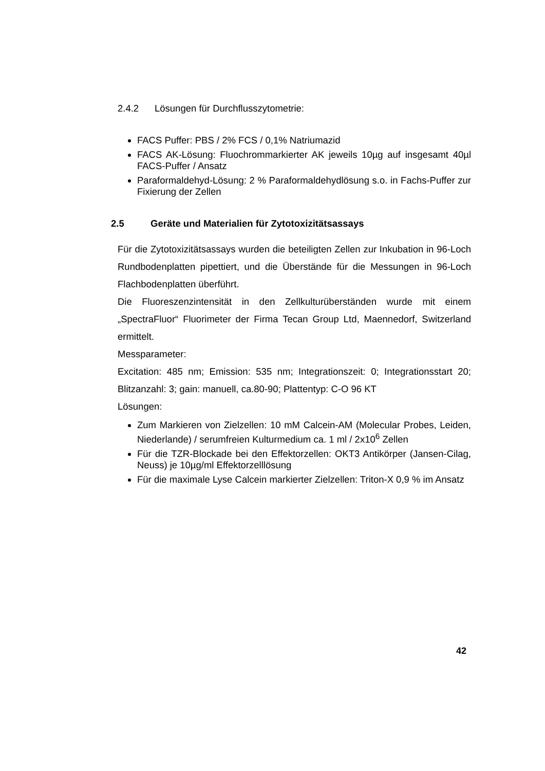2.4.2 Lösungen für Durchflusszytometrie:
FACS Puffer: PBS / 2% FCS / 0,1% Natriumazid
FACS AK-Lösung: Fluochrommarkierter AK jeweils 10µg auf insgesamt 40µl FACS-Puffer / Ansatz
Paraformaldehyd-Lösung: 2 % Paraformaldehydlösung s.o. in Fachs-Puffer zur Fixierung der Zellen
2.5 Geräte und Materialien für Zytotoxizitätsassays
Für die Zytotoxizitätsassays wurden die beteiligten Zellen zur Inkubation in 96-Loch Rundbodenplatten pipettiert, und die Überstände für die Messungen in 96-Loch Flachbodenplatten überführt.
Die Fluoreszenzintensität in den Zellkulturüberständen wurde mit einem „SpectraFluor“ Fluorimeter der Firma Tecan Group Ltd, Maennedorf, Switzerland ermittelt.
Messparameter:
Excitation: 485 nm; Emission: 535 nm; Integrationszeit: 0; Integrationsstart 20; Blitzanzahl: 3; gain: manuell, ca.80-90; Plattentyp: C-O 96 KT
Lösungen:
Zum Markieren von Zielzellen: 10 mM Calcein-AM (Molecular Probes, Leiden, Niederlande) / serumfreien Kulturmedium ca. 1 ml / 2x10<sup>6</sup> Zellen
Für die TZR-Blockade bei den Effektorzellen: OKT3 Antikörper (Jansen-Cilag, Neuss) je 10µg/ml Effektorzelllösung
Für die maximale Lyse Calcein markierter Zielzellen: Triton-X 0,9 % im Ansatz
42